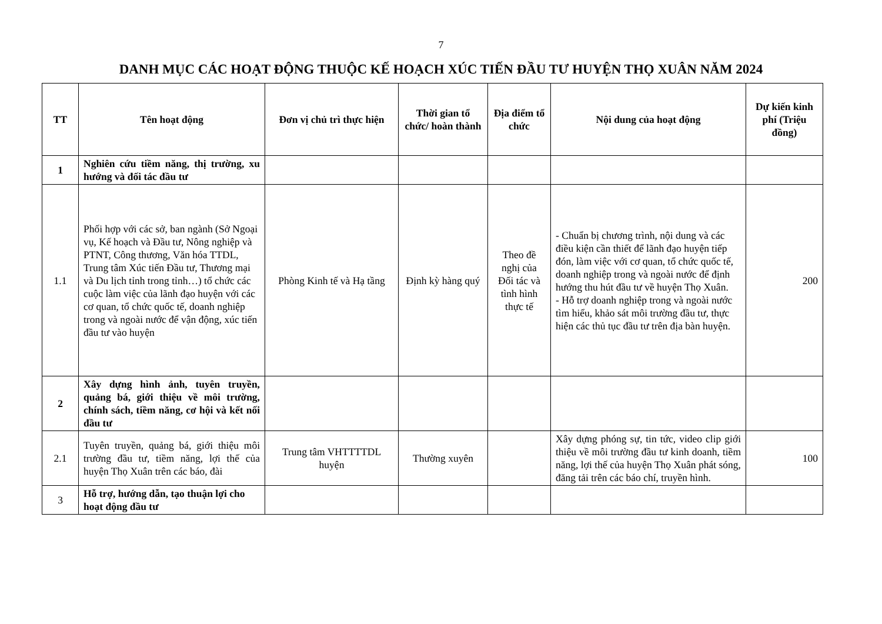7
DANH MỤC CÁC HOẠT ĐỘNG THUỘC KẾ HOẠCH XÚC TIẾN ĐẦU TƯ HUYỆN THỌ XUÂN NĂM 2024
| TT | Tên hoạt động | Đơn vị chủ trì thực hiện | Thời gian tổ chức/ hoàn thành | Địa điểm tổ chức | Nội dung của hoạt động | Dự kiến kinh phí (Triệu đồng) |
| --- | --- | --- | --- | --- | --- | --- |
| 1 | Nghiên cứu tiềm năng, thị trường, xu hướng và đối tác đầu tư | | | | | |
| 1.1 | Phối hợp với các sở, ban ngành (Sở Ngoại vụ, Kế hoạch và Đầu tư, Nông nghiệp và PTNT, Công thương, Văn hóa TTDL, Trung tâm Xúc tiến Đầu tư, Thương mại và Du lịch tỉnh trong tỉnh…) tổ chức các cuộc làm việc của lãnh đạo huyện với các cơ quan, tổ chức quốc tế, doanh nghiệp trong và ngoài nước để vận động, xúc tiến đầu tư vào huyện | Phòng Kinh tế và Hạ tầng | Định kỳ hàng quý | Theo đề nghị của Đối tác và tình hình thực tế | - Chuẩn bị chương trình, nội dung và các điều kiện cần thiết để lãnh đạo huyện tiếp đón, làm việc với cơ quan, tổ chức quốc tế, doanh nghiệp trong và ngoài nước để định hướng thu hút đầu tư về huyện Thọ Xuân. - Hỗ trợ doanh nghiệp trong và ngoài nước tìm hiểu, khảo sát môi trường đầu tư, thực hiện các thủ tục đầu tư trên địa bàn huyện. | 200 |
| 2 | Xây dựng hình ảnh, tuyên truyền, quảng bá, giới thiệu về môi trường, chính sách, tiềm năng, cơ hội và kết nối đầu tư | | | | | |
| 2.1 | Tuyên truyền, quảng bá, giới thiệu môi trường đầu tư, tiềm năng, lợi thế của huyện Thọ Xuân trên các báo, đài | Trung tâm VHTTTTDL huyện | Thường xuyên | | Xây dựng phóng sự, tin tức, video clip giới thiệu về môi trường đầu tư kinh doanh, tiềm năng, lợi thế của huyện Thọ Xuân phát sóng, đăng tải trên các báo chí, truyền hình. | 100 |
| 3 | Hỗ trợ, hướng dẫn, tạo thuận lợi cho hoạt động đầu tư | | | | | |